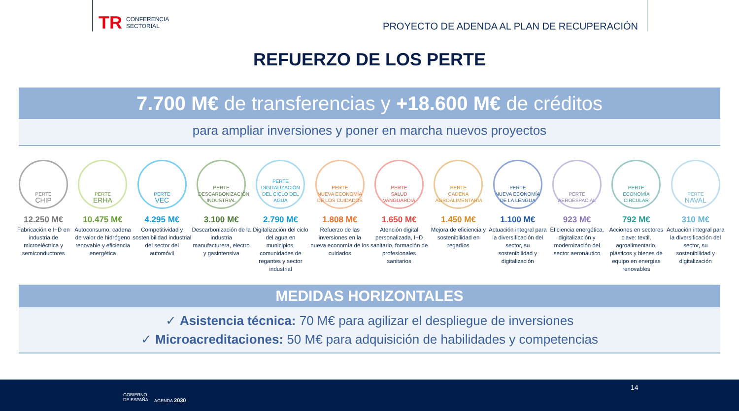TR CONFERENCIA
SECTORIAL
PROYECTO DE ADENDA AL PLAN DE RECUPERACIÓN
REFUERZO DE LOS PERTE
7.700 M€ de transferencias y +18.600 M€ de créditos
para ampliar inversiones y poner en marcha nuevos proyectos
PERTE
CHIP
12.250 M€
Fabricación e I+D en industria de microeléctrica y semiconductores
PERTE
ERHA
10.475 M€
Autoconsumo, cadena de valor de hidrógeno renovable y eficiencia energética
PERTE
VEC
4.295 M€
Competitividad y sostenibilidad industrial del sector del automóvil
PERTE
DESCARBONIZACIÓN INDUSTRIAL
3.100 M€
Descarbonización de la industria manufacturera, electro y gasintensiva
PERTE
DIGITALIZACIÓN DEL CICLO DEL AGUA
2.790 M€
Digitalización del ciclo del agua en municipios, comunidades de regantes y sector industrial
PERTE
NUEVA ECONOMÍA DE LOS CUIDADOS
1.808 M€
Refuerzo de las inversiones en la nueva economía de los cuidados
PERTE
SALUD VANGUARDIA
1.650 M€
Atención digital personalizada, I+D sanitario, formación de profesionales sanitarios
PERTE
CADENA AGROALIMENTARIA
1.450 M€
Mejora de eficiencia y sostenibilidad en regadíos
PERTE
NUEVA ECONOMÍA DE LA LENGUA
1.100 M€
Actuación integral para la diversificación del sector, su sostenibilidad y digitalización
PERTE
AEROESPACIAL
923 M€
Eficiencia energética, digitalización y modernización del sector aeronáutico
PERTE
ECONOMÍA CIRCULAR
792 M€
Acciones en sectores clave: textil, agroalimentario, plásticos y bienes de equipo en energías renovables
PERTE
NAVAL
310 M€
Actuación integral para la diversificación del sector, su sostenibilidad y digitalización
MEDIDAS HORIZONTALES
✓ Asistencia técnica: 70 M€ para agilizar el despliegue de inversiones
✓ Microacreditaciones: 50 M€ para adquisición de habilidades y competencias
GOBIERNO
DE ESPAÑA
AGENDA 2030
14